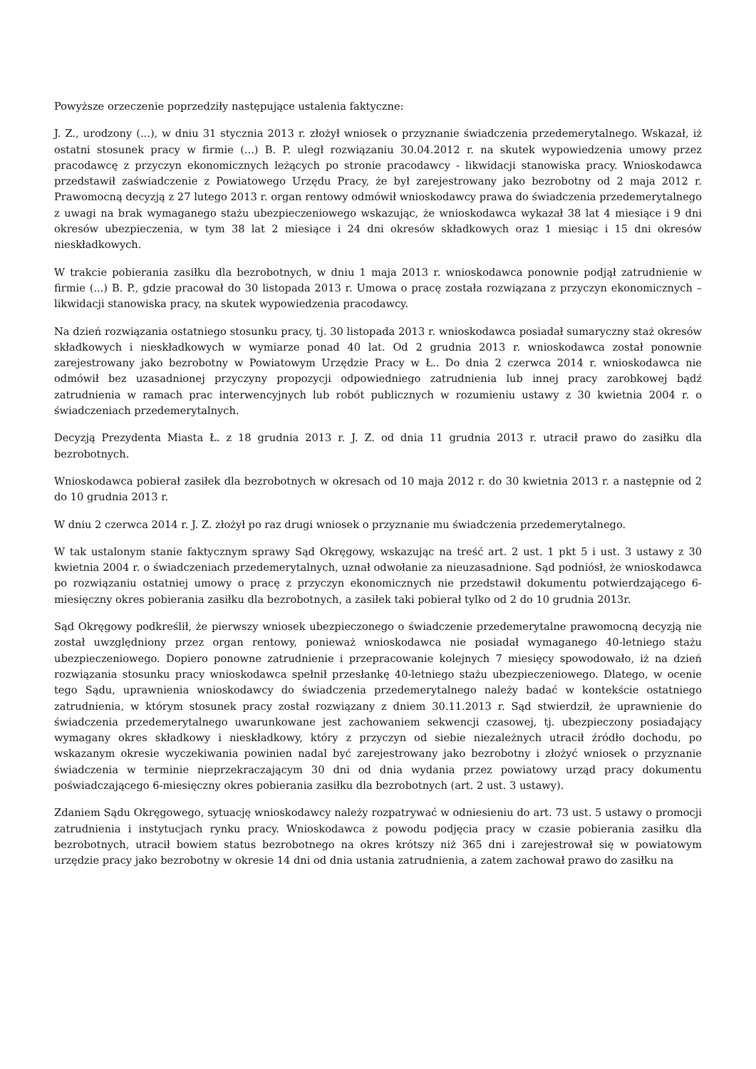Powyższe orzeczenie poprzedziły następujące ustalenia faktyczne:
J. Z., urodzony (...), w dniu 31 stycznia 2013 r. złożył wniosek o przyznanie świadczenia przedemerytalnego. Wskazał, iż ostatni stosunek pracy w firmie (...) B. P. uległ rozwiązaniu 30.04.2012 r. na skutek wypowiedzenia umowy przez pracodawcę z przyczyn ekonomicznych leżących po stronie pracodawcy - likwidacji stanowiska pracy. Wnioskodawca przedstawił zaświadczenie z Powiatowego Urzędu Pracy, że był zarejestrowany jako bezrobotny od 2 maja 2012 r. Prawomocną decyzją z 27 lutego 2013 r. organ rentowy odmówił wnioskodawcy prawa do świadczenia przedemerytalnego z uwagi na brak wymaganego stażu ubezpieczeniowego wskazując, że wnioskodawca wykazał 38 lat 4 miesiące i 9 dni okresów ubezpieczenia, w tym 38 lat 2 miesiące i 24 dni okresów składkowych oraz 1 miesiąc i 15 dni okresów nieskładkowych.
W trakcie pobierania zasiłku dla bezrobotnych, w dniu 1 maja 2013 r. wnioskodawca ponownie podjął zatrudnienie w firmie (...) B. P., gdzie pracował do 30 listopada 2013 r. Umowa o pracę została rozwiązana z przyczyn ekonomicznych – likwidacji stanowiska pracy, na skutek wypowiedzenia pracodawcy.
Na dzień rozwiązania ostatniego stosunku pracy, tj. 30 listopada 2013 r. wnioskodawca posiadał sumaryczny staż okresów składkowych i nieskładkowych w wymiarze ponad 40 lat. Od 2 grudnia 2013 r. wnioskodawca został ponownie zarejestrowany jako bezrobotny w Powiatowym Urzędzie Pracy w Ł.. Do dnia 2 czerwca 2014 r. wnioskodawca nie odmówił bez uzasadnionej przyczyny propozycji odpowiedniego zatrudnienia lub innej pracy zarobkowej bądź zatrudnienia w ramach prac interwencyjnych lub robót publicznych w rozumieniu ustawy z 30 kwietnia 2004 r. o świadczeniach przedemerytalnych.
Decyzją Prezydenta Miasta Ł. z 18 grudnia 2013 r. J. Z. od dnia 11 grudnia 2013 r. utracił prawo do zasiłku dla bezrobotnych.
Wnioskodawca pobierał zasiłek dla bezrobotnych w okresach od 10 maja 2012 r. do 30 kwietnia 2013 r. a następnie od 2 do 10 grudnia 2013 r.
W dniu 2 czerwca 2014 r. J. Z. złożył po raz drugi wniosek o przyznanie mu świadczenia przedemerytalnego.
W tak ustalonym stanie faktycznym sprawy Sąd Okręgowy, wskazując na treść art. 2 ust. 1 pkt 5 i ust. 3 ustawy z 30 kwietnia 2004 r. o świadczeniach przedemerytalnych, uznał odwołanie za nieuzasadnione. Sąd podniósł, że wnioskodawca po rozwiązaniu ostatniej umowy o pracę z przyczyn ekonomicznych nie przedstawił dokumentu potwierdzającego 6-miesięczny okres pobierania zasiłku dla bezrobotnych, a zasiłek taki pobierał tylko od 2 do 10 grudnia 2013r.
Sąd Okręgowy podkreślił, że pierwszy wniosek ubezpieczonego o świadczenie przedemerytalne prawomocną decyzją nie został uwzględniony przez organ rentowy, ponieważ wnioskodawca nie posiadał wymaganego 40-letniego stażu ubezpieczeniowego. Dopiero ponowne zatrudnienie i przepracowanie kolejnych 7 miesięcy spowodowało, iż na dzień rozwiązania stosunku pracy wnioskodawca spełnił przesłankę 40-letniego stażu ubezpieczeniowego. Dlatego, w ocenie tego Sądu, uprawnienia wnioskodawcy do świadczenia przedemerytalnego należy badać w kontekście ostatniego zatrudnienia, w którym stosunek pracy został rozwiązany z dniem 30.11.2013 r. Sąd stwierdził, że uprawnienie do świadczenia przedemerytalnego uwarunkowane jest zachowaniem sekwencji czasowej, tj. ubezpieczony posiadający wymagany okres składkowy i nieskładkowy, który z przyczyn od siebie niezależnych utracił źródło dochodu, po wskazanym okresie wyczekiwania powinien nadal być zarejestrowany jako bezrobotny i złożyć wniosek o przyznanie świadczenia w terminie nieprzekraczającym 30 dni od dnia wydania przez powiatowy urząd pracy dokumentu poświadczającego 6-miesięczny okres pobierania zasiłku dla bezrobotnych (art. 2 ust. 3 ustawy).
Zdaniem Sądu Okręgowego, sytuację wnioskodawcy należy rozpatrywać w odniesieniu do art. 73 ust. 5 ustawy o promocji zatrudnienia i instytucjach rynku pracy. Wnioskodawca z powodu podjęcia pracy w czasie pobierania zasiłku dla bezrobotnych, utracił bowiem status bezrobotnego na okres krótszy niż 365 dni i zarejestrował się w powiatowym urzędzie pracy jako bezrobotny w okresie 14 dni od dnia ustania zatrudnienia, a zatem zachował prawo do zasiłku na